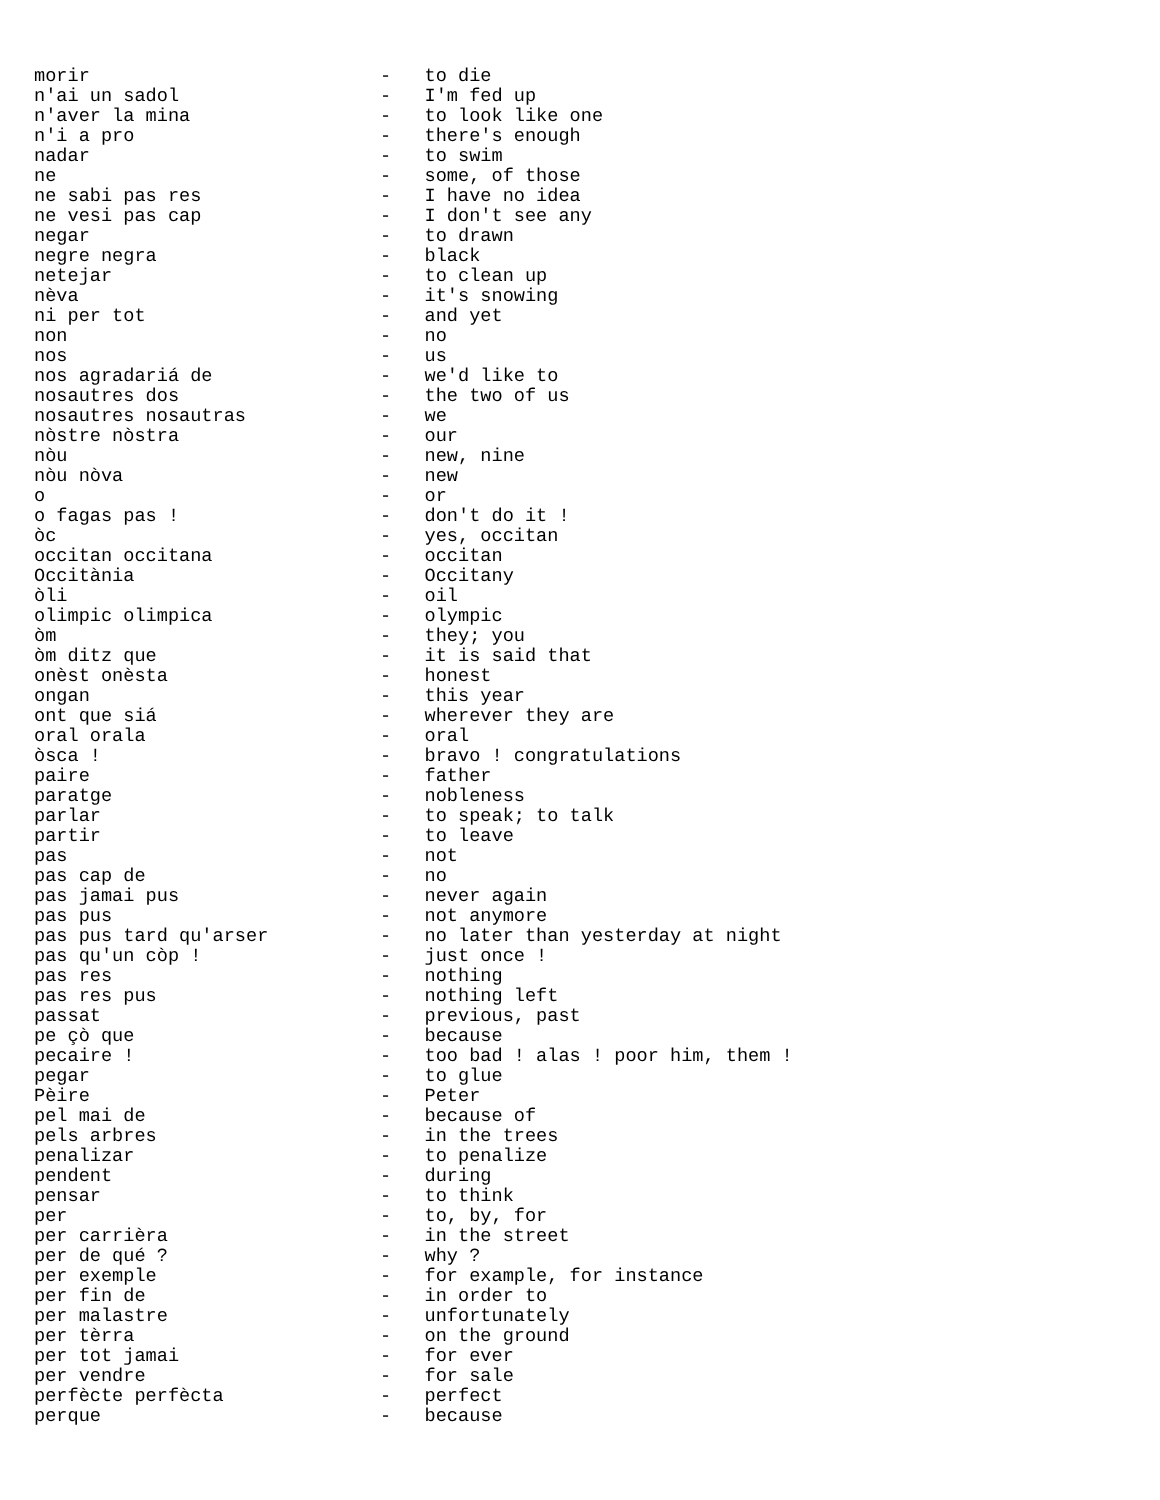morir                          -   to die
n'ai un sadol                  -   I'm fed up
n'aver la mina                 -   to look like one
n'i a pro                      -   there's enough
nadar                          -   to swim
ne                             -   some, of those
ne sabi pas res                -   I have no idea
ne vesi pas cap                -   I don't see any
negar                          -   to drawn
negre negra                    -   black
netejar                        -   to clean up
nèva                           -   it's snowing
ni per tot                     -   and yet
non                            -   no
nos                            -   us
nos agradariá de               -   we'd like to
nosautres dos                  -   the two of us
nosautres nosautras            -   we
nòstre nòstra                  -   our
nòu                            -   new, nine
nòu nòva                       -   new
o                              -   or
o fagas pas !                  -   don't do it !
òc                             -   yes, occitan
occitan occitana               -   occitan
Occitània                      -   Occitany
òli                            -   oil
olimpic olimpica               -   olympic
òm                             -   they; you
òm ditz que                    -   it is said that
onèst onèsta                   -   honest
ongan                          -   this year
ont que siá                    -   wherever they are
oral orala                     -   oral
òsca !                         -   bravo ! congratulations
paire                          -   father
paratge                        -   nobleness
parlar                         -   to speak; to talk
partir                         -   to leave
pas                            -   not
pas cap de                     -   no
pas jamai pus                  -   never again
pas pus                        -   not anymore
pas pus tard qu'arser          -   no later than yesterday at night
pas qu'un còp !                -   just once !
pas res                        -   nothing
pas res pus                    -   nothing left
passat                         -   previous, past
pe çò que                      -   because
pecaire !                      -   too bad ! alas ! poor him, them !
pegar                          -   to glue
Pèire                          -   Peter
pel mai de                     -   because of
pels arbres                    -   in the trees
penalizar                      -   to penalize
pendent                        -   during
pensar                         -   to think
per                            -   to, by, for
per carrièra                   -   in the street
per de qué ?                   -   why ?
per exemple                    -   for example, for instance
per fin de                     -   in order to
per malastre                   -   unfortunately
per tèrra                      -   on the ground
per tot jamai                  -   for ever
per vendre                     -   for sale
perfècte perfècta              -   perfect
perque                         -   because